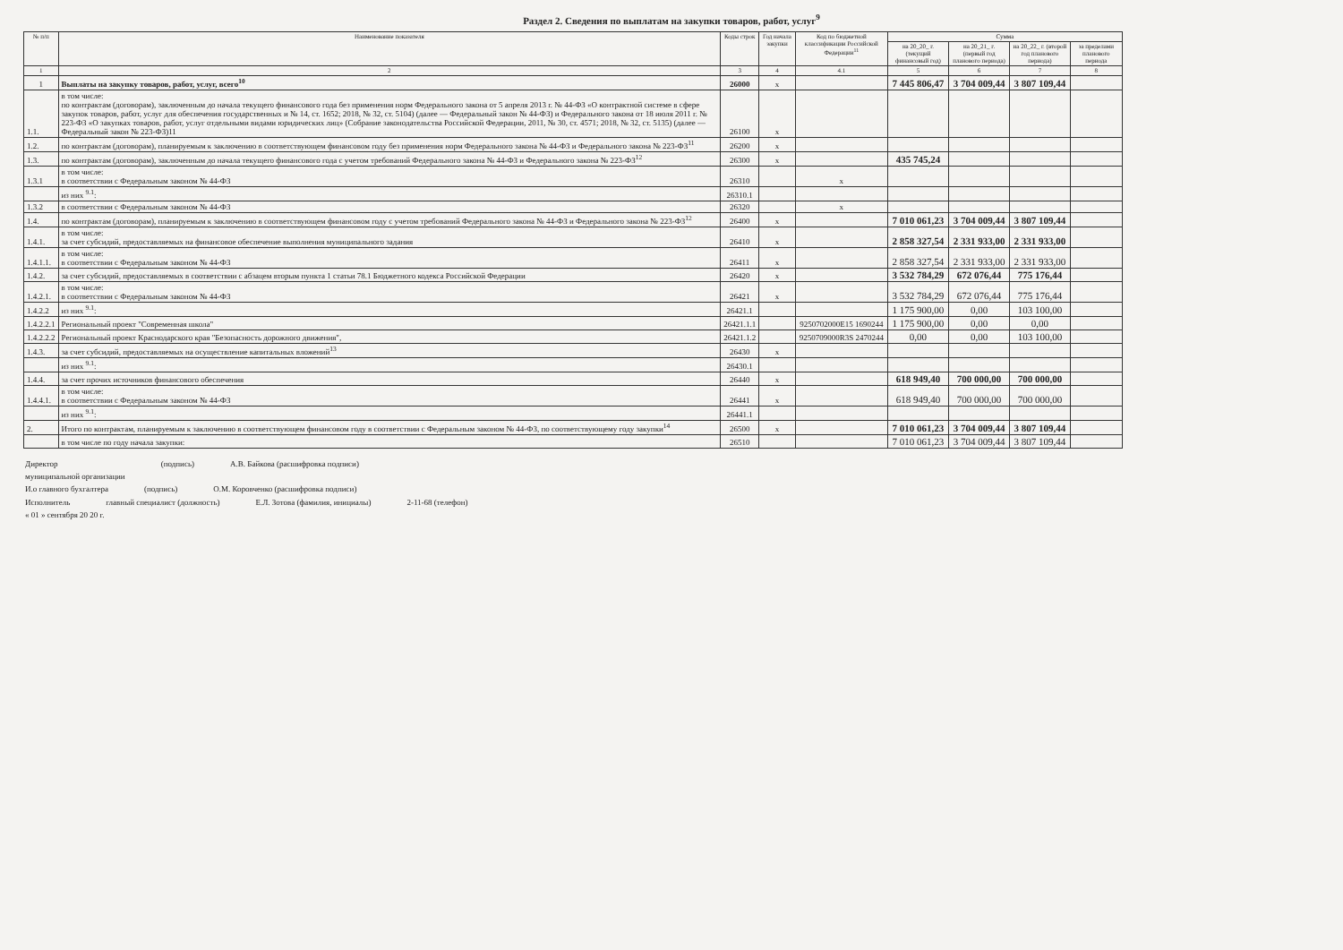Раздел 2. Сведения по выплатам на закупки товаров, работ, услуг<sup>9</sup>
| № п/п | Наименование показателя | Коды строк | Год начала закупки | Код по бюджетной классификации Российской Федерации<sup>11</sup> | Сумма | | | |
| --- | --- | --- | --- | --- | --- | --- | --- | --- |
| | | | | | на 20_20_ г. (текущий финансовый год) | на 20_21_ г. (первый год планового периода) | на 20_22_ г. (второй год планового периода) | за пределами планового периода |
| 1 | 2 | 3 | 4 | 4.1 | 5 | 6 | 7 | 8 |
| 1 | Выплаты на закупку товаров, работ, услуг, всего<sup>10</sup> | 26000 | х | | 7 445 806,47 | 3 704 009,44 | 3 807 109,44 | |
| 1.1. | в том числе: по контрактам (договорам), заключенным до начала текущего финансового года без применения норм Федерального закона от 5 апреля 2013 г. № 44-ФЗ «О контрактной системе в сфере закупок товаров, работ, услуг для обеспечения государственных и № 14, ст. 1652; 2018, № 32, ст. 5104) (далее — Федеральный закон № 44-ФЗ) и Федерального закона от 18 июля 2011 г. № 223-ФЗ «О закупках товаров, работ, услуг отдельными видами юридических лиц» (Собрание законодательства Российской Федерации, 2011, № 30, ст. 4571; 2018, № 32, ст. 5135) (далее — Федеральный закон № 223-ФЗ)11 | 26100 | х | | | | | |
| 1.2. | по контрактам (договорам), планируемым к заключению в соответствующем финансовом году без применения норм Федерального закона № 44-ФЗ и Федерального закона № 223-ФЗ<sup>11</sup> | 26200 | х | | | | | |
| 1.3. | по контрактам (договорам), заключенным до начала текущего финансового года с учетом требований Федерального закона № 44-ФЗ и Федерального закона № 223-ФЗ<sup>12</sup> | 26300 | х | | 435 745,24 | | | |
| 1.3.1 | в том числе: в соответствии с Федеральным законом № 44-ФЗ | 26310 | | х | | | | |
| | из них <sup>9.1</sup>: | 26310.1 | | | | | | |
| 1.3.2 | в соответствии с Федеральным законом № 44-ФЗ | 26320 | | х | | | | |
| 1.4. | по контрактам (договорам), планируемым к заключению в соответствующем финансовом году с учетом требований Федерального закона № 44-ФЗ и Федерального закона № 223-ФЗ<sup>12</sup> | 26400 | х | | 7 010 061,23 | 3 704 009,44 | 3 807 109,44 | |
| 1.4.1. | в том числе: за счет субсидий, предоставляемых на финансовое обеспечение выполнения муниципального задания | 26410 | х | | 2 858 327,54 | 2 331 933,00 | 2 331 933,00 | |
| 1.4.1.1. | в том числе: в соответствии с Федеральным законом № 44-ФЗ | 26411 | х | | 2 858 327,54 | 2 331 933,00 | 2 331 933,00 | |
| 1.4.2. | за счет субсидий, предоставляемых в соответствии с абзацем вторым пункта 1 статьи 78.1 Бюджетного кодекса Российской Федерации | 26420 | х | | 3 532 784,29 | 672 076,44 | 775 176,44 | |
| 1.4.2.1. | в том числе: в соответствии с Федеральным законом № 44-ФЗ | 26421 | х | | 3 532 784,29 | 672 076,44 | 775 176,44 | |
| 1.4.2.2 | из них <sup>9.1</sup>: | 26421.1 | | | 1 175 900,00 | 0,00 | 103 100,00 | |
| 1.4.2.2.1 | Региональный проект "Современная школа" | 26421.1.1 | | 9250702000E15 1690244 | 1 175 900,00 | 0,00 | 0,00 | |
| 1.4.2.2.2 | Региональный проект Краснодарского края "Безопасность дорожного движения", | 26421.1.2 | | 9250709000R3S 2470244 | 0,00 | 0,00 | 103 100,00 | |
| 1.4.3. | за счет субсидий, предоставляемых на осуществление капитальных вложений<sup>13</sup> | 26430 | х | | | | | |
| | из них <sup>9.1</sup>: | 26430.1 | | | | | | |
| 1.4.4. | за счет прочих источников финансового обеспечения | 26440 | х | | 618 949,40 | 700 000,00 | 700 000,00 | |
| 1.4.4.1. | в том числе: в соответствии с Федеральным законом № 44-ФЗ | 26441 | х | | 618 949,40 | 700 000,00 | 700 000,00 | |
| | из них <sup>9.1</sup>: | 26441.1 | | | | | | |
| 2. | Итого по контрактам, планируемым к заключению в соответствующем финансовом году в соответствии с Федеральным законом № 44-ФЗ, по соответствующему году закупки<sup>14</sup> | 26500 | х | | 7 010 061,23 | 3 704 009,44 | 3 807 109,44 | |
| | в том числе по году начала закупки: | 26510 | | | 7 010 061,23 | 3 704 009,44 | 3 807 109,44 | |
Директор
муниципальной организации (подпись) А.В. Байкова (расшифровка подписи)
И.о главного бухгалтера (подпись) О.М. Коровченко (расшифровка подписи)
Исполнитель главный специалист (должность) Е.Л. Зотова (фамилия, инициалы) 2-11-68 (телефон)
« 01 » сентября 20 20 г.